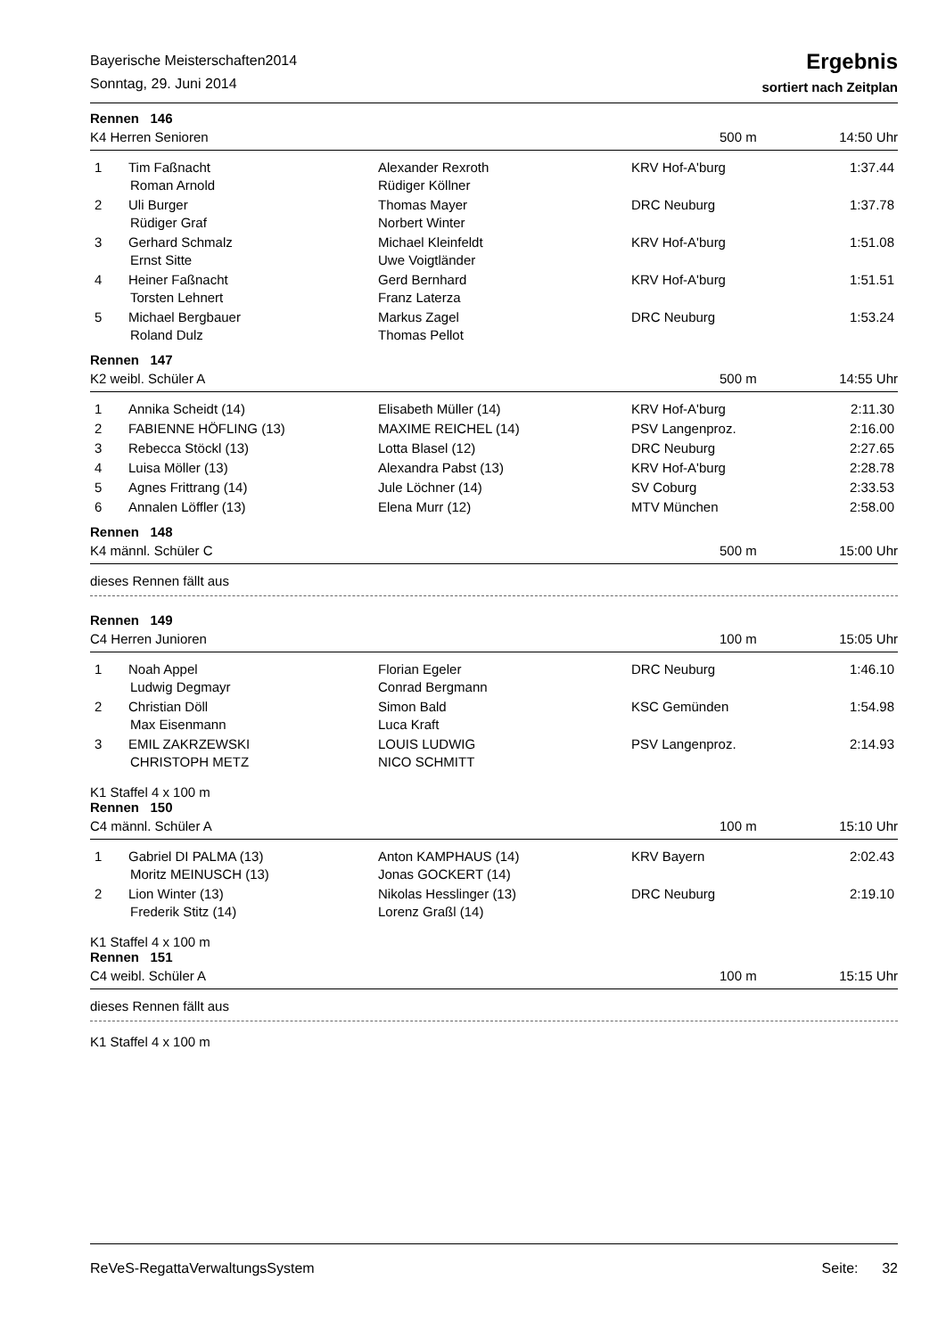Bayerische Meisterschaften2014
Sonntag, 29. Juni 2014
Ergebnis
sortiert nach Zeitplan
Rennen 146
K4 Herren Senioren 500 m 14:50 Uhr
| 1 | Tim Faßnacht Roman Arnold | Alexander Rexroth Rüdiger Köllner | KRV Hof-A'burg | 1:37.44 |
| 2 | Uli Burger Rüdiger Graf | Thomas Mayer Norbert Winter | DRC Neuburg | 1:37.78 |
| 3 | Gerhard Schmalz Ernst Sitte | Michael Kleinfeldt Uwe Voigtländer | KRV Hof-A'burg | 1:51.08 |
| 4 | Heiner Faßnacht Torsten Lehnert | Gerd Bernhard Franz Laterza | KRV Hof-A'burg | 1:51.51 |
| 5 | Michael Bergbauer Roland Dulz | Markus Zagel Thomas Pellot | DRC Neuburg | 1:53.24 |
Rennen 147
K2 weibl. Schüler A 500 m 14:55 Uhr
| 1 | Annika Scheidt (14) | Elisabeth Müller (14) | KRV Hof-A'burg | 2:11.30 |
| 2 | FABIENNE HÖFLING (13) | MAXIME REICHEL (14) | PSV Langenproz. | 2:16.00 |
| 3 | Rebecca Stöckl (13) | Lotta Blasel (12) | DRC Neuburg | 2:27.65 |
| 4 | Luisa Möller (13) | Alexandra Pabst (13) | KRV Hof-A'burg | 2:28.78 |
| 5 | Agnes Frittrang (14) | Jule Löchner (14) | SV Coburg | 2:33.53 |
| 6 | Annalen Löffler (13) | Elena Murr (12) | MTV München | 2:58.00 |
Rennen 148
K4 männl. Schüler C 500 m 15:00 Uhr
dieses Rennen fällt aus
Rennen 149
C4 Herren Junioren 100 m 15:05 Uhr
| 1 | Noah Appel Ludwig Degmayr | Florian Egeler Conrad Bergmann | DRC Neuburg | 1:46.10 |
| 2 | Christian Döll Max Eisenmann | Simon Bald Luca Kraft | KSC Gemünden | 1:54.98 |
| 3 | EMIL ZAKRZEWSKI CHRISTOPH METZ | LOUIS LUDWIG NICO SCHMITT | PSV Langenproz. | 2:14.93 |
K1 Staffel 4 x 100 m
Rennen 150
C4 männl. Schüler A 100 m 15:10 Uhr
| 1 | Gabriel DI PALMA (13) Moritz MEINUSCH (13) | Anton KAMPHAUS (14) Jonas GOCKERT (14) | KRV Bayern | 2:02.43 |
| 2 | Lion Winter (13) Frederik Stitz (14) | Nikolas Hesslinger (13) Lorenz Graßl (14) | DRC Neuburg | 2:19.10 |
K1 Staffel 4 x 100 m
Rennen 151
C4 weibl. Schüler A 100 m 15:15 Uhr
dieses Rennen fällt aus
K1 Staffel 4 x 100 m
ReVeS-RegattaVerwaltungsSystem Seite: 32